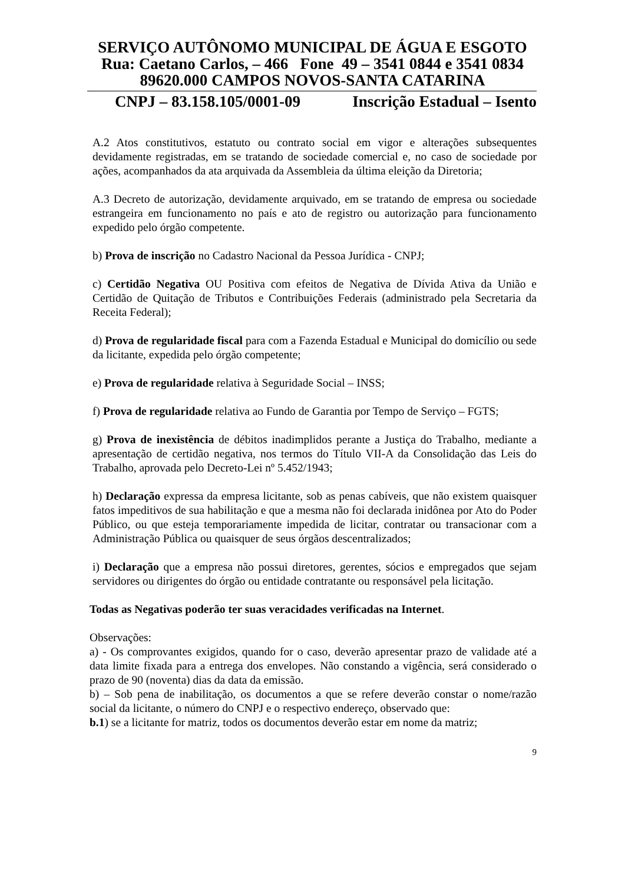SERVIÇO AUTÔNOMO MUNICIPAL DE ÁGUA E ESGOTO
Rua: Caetano Carlos, – 466 Fone 49 – 3541 0844 e 3541 0834
89620.000 CAMPOS NOVOS-SANTA CATARINA
CNPJ – 83.158.105/0001-09 Inscrição Estadual – Isento
A.2 Atos constitutivos, estatuto ou contrato social em vigor e alterações subsequentes devidamente registradas, em se tratando de sociedade comercial e, no caso de sociedade por ações, acompanhados da ata arquivada da Assembleia da última eleição da Diretoria;
A.3 Decreto de autorização, devidamente arquivado, em se tratando de empresa ou sociedade estrangeira em funcionamento no país e ato de registro ou autorização para funcionamento expedido pelo órgão competente.
b) Prova de inscrição no Cadastro Nacional da Pessoa Jurídica - CNPJ;
c) Certidão Negativa OU Positiva com efeitos de Negativa de Dívida Ativa da União e Certidão de Quitação de Tributos e Contribuições Federais (administrado pela Secretaria da Receita Federal);
d) Prova de regularidade fiscal para com a Fazenda Estadual e Municipal do domicílio ou sede da licitante, expedida pelo órgão competente;
e) Prova de regularidade relativa à Seguridade Social – INSS;
f) Prova de regularidade relativa ao Fundo de Garantia por Tempo de Serviço – FGTS;
g) Prova de inexistência de débitos inadimplidos perante a Justiça do Trabalho, mediante a apresentação de certidão negativa, nos termos do Título VII-A da Consolidação das Leis do Trabalho, aprovada pelo Decreto-Lei nº 5.452/1943;
h) Declaração expressa da empresa licitante, sob as penas cabíveis, que não existem quaisquer fatos impeditivos de sua habilitação e que a mesma não foi declarada inidônea por Ato do Poder Público, ou que esteja temporariamente impedida de licitar, contratar ou transacionar com a Administração Pública ou quaisquer de seus órgãos descentralizados;
i) Declaração que a empresa não possui diretores, gerentes, sócios e empregados que sejam servidores ou dirigentes do órgão ou entidade contratante ou responsável pela licitação.
Todas as Negativas poderão ter suas veracidades verificadas na Internet.
Observações:
a) - Os comprovantes exigidos, quando for o caso, deverão apresentar prazo de validade até a data limite fixada para a entrega dos envelopes. Não constando a vigência, será considerado o prazo de 90 (noventa) dias da data da emissão.
b) – Sob pena de inabilitação, os documentos a que se refere deverão constar o nome/razão social da licitante, o número do CNPJ e o respectivo endereço, observado que:
b.1) se a licitante for matriz, todos os documentos deverão estar em nome da matriz;
9